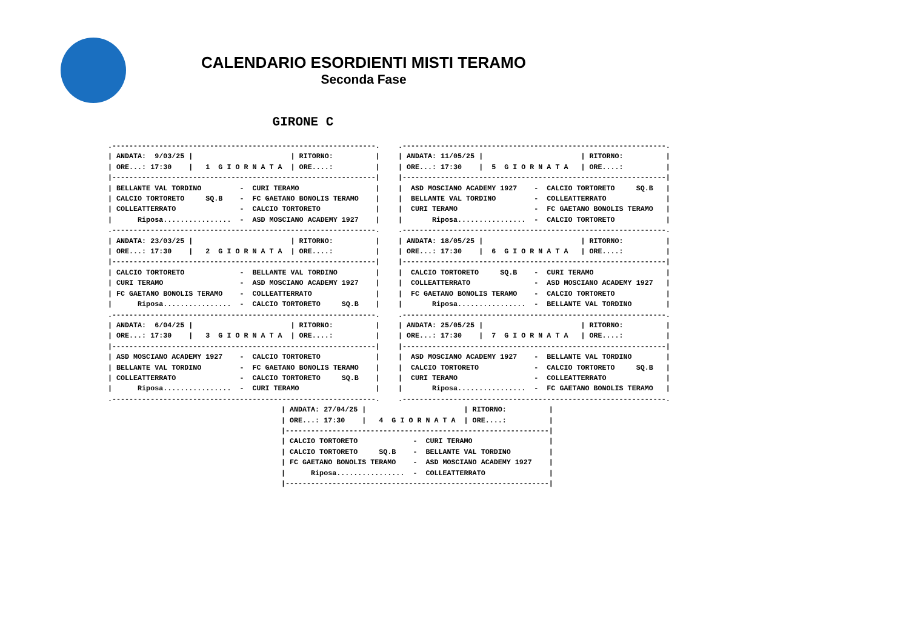CALENDARIO ESORDIENTI MISTI TERAMO
Seconda Fase
GIRONE C
.--------------------------------------------------------------.
| ANDATA:  9/03/25 |                       | RITORNO:          |
| ORE...: 17:30    |   1  G I O R N A T A  | ORE....:          |
|--------------------------------------------------------------|
| BELLANTE VAL TORDINO         -  CURI TERAMO                  |
| CALCIO TORTORETO     SQ.B    -  FC GAETANO BONOLIS TERAMO    |
| COLLEATTERRATO               -  CALCIO TORTORETO             |
|      Riposa................  -  ASD MOSCIANO ACADEMY 1927    |
.--------------------------------------------------------------.
| ANDATA: 23/03/25 |                       | RITORNO:          |
| ORE...: 17:30    |   2  G I O R N A T A  | ORE....:          |
|--------------------------------------------------------------|
| CALCIO TORTORETO             -  BELLANTE VAL TORDINO         |
| CURI TERAMO                  -  ASD MOSCIANO ACADEMY 1927    |
| FC GAETANO BONOLIS TERAMO    -  COLLEATTERRATO               |
|      Riposa................  -  CALCIO TORTORETO     SQ.B    |
.--------------------------------------------------------------.
| ANDATA:  6/04/25 |                       | RITORNO:          |
| ORE...: 17:30    |   3  G I O R N A T A  | ORE....:          |
|--------------------------------------------------------------|
| ASD MOSCIANO ACADEMY 1927    -  CALCIO TORTORETO             |
| BELLANTE VAL TORDINO         -  FC GAETANO BONOLIS TERAMO    |
| COLLEATTERRATO               -  CALCIO TORTORETO     SQ.B    |
|      Riposa................  -  CURI TERAMO                  |
.--------------------------------------------------------------.
.--------------------------------------------------------------.
| ANDATA: 11/05/25 |                       | RITORNO:          |
| ORE...: 17:30    |  5  G I O R N A T A   | ORE....:          |
|--------------------------------------------------------------|
|  ASD MOSCIANO ACADEMY 1927    -  CALCIO TORTORETO     SQ.B   |
|  BELLANTE VAL TORDINO         -  COLLEATTERRATO              |
|  CURI TERAMO                  -  FC GAETANO BONOLIS TERAMO   |
|       Riposa................  -  CALCIO TORTORETO            |
.--------------------------------------------------------------.
| ANDATA: 18/05/25 |                       | RITORNO:          |
| ORE...: 17:30    |  6  G I O R N A T A   | ORE....:          |
|--------------------------------------------------------------|
|  CALCIO TORTORETO     SQ.B    -  CURI TERAMO                 |
|  COLLEATTERRATO               -  ASD MOSCIANO ACADEMY 1927   |
|  FC GAETANO BONOLIS TERAMO    -  CALCIO TORTORETO            |
|       Riposa................  -  BELLANTE VAL TORDINO        |
.--------------------------------------------------------------.
| ANDATA: 25/05/25 |                       | RITORNO:          |
| ORE...: 17:30    |  7  G I O R N A T A   | ORE....:          |
|--------------------------------------------------------------|
|  ASD MOSCIANO ACADEMY 1927    -  BELLANTE VAL TORDINO        |
|  CALCIO TORTORETO             -  CALCIO TORTORETO     SQ.B   |
|  CURI TERAMO                  -  COLLEATTERRATO              |
|       Riposa................  -  FC GAETANO BONOLIS TERAMO   |
.--------------------------------------------------------------.
| ANDATA: 27/04/25 |                       | RITORNO:          |
| ORE...: 17:30    |   4  G I O R N A T A  | ORE....:          |
|--------------------------------------------------------------|
| CALCIO TORTORETO             -  CURI TERAMO                  |
| CALCIO TORTORETO     SQ.B    -  BELLANTE VAL TORDINO         |
| FC GAETANO BONOLIS TERAMO    -  ASD MOSCIANO ACADEMY 1927    |
|      Riposa................  -  COLLEATTERRATO               |
|--------------------------------------------------------------|